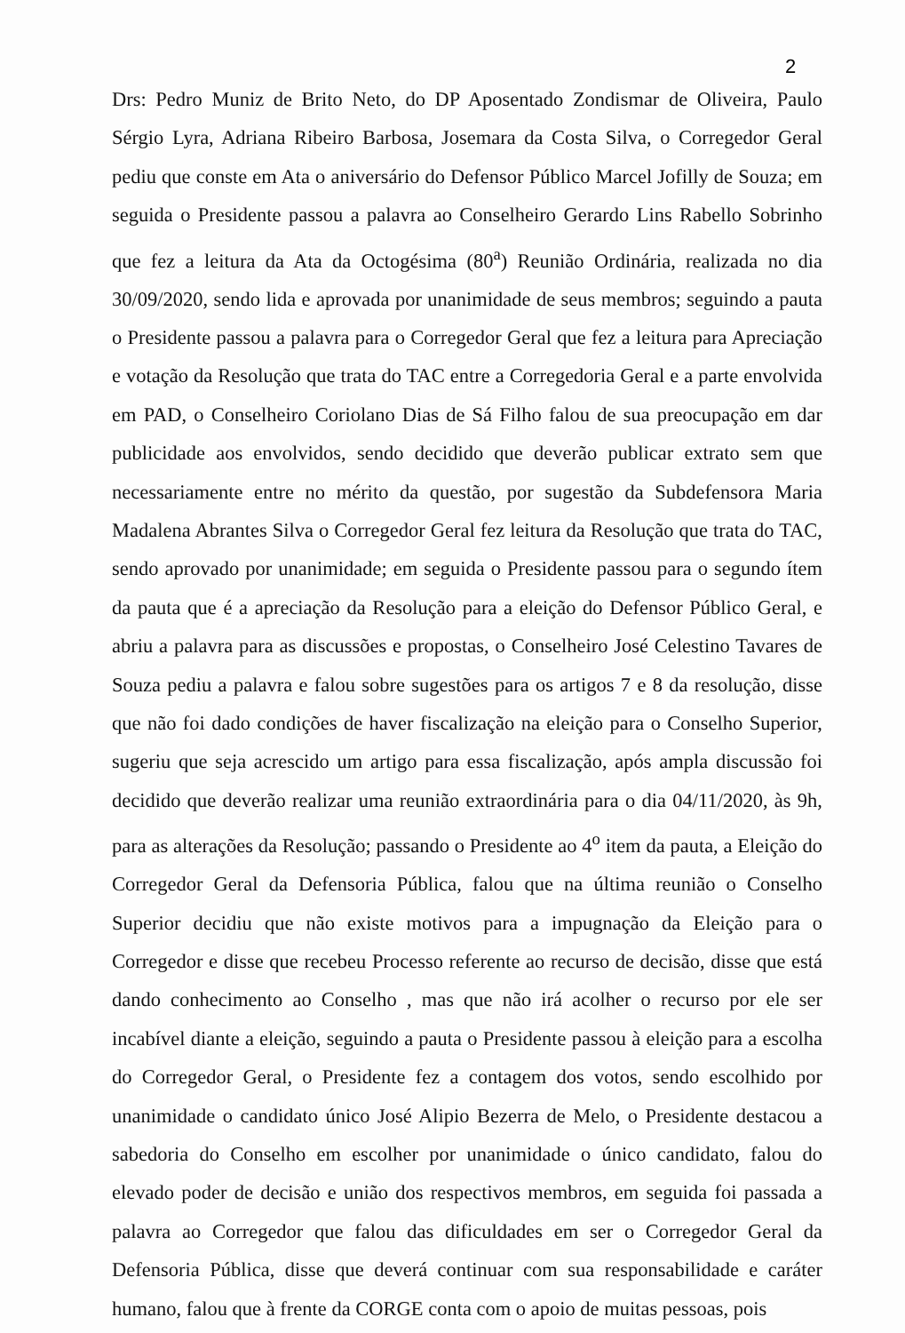2
Drs: Pedro Muniz de Brito Neto, do DP Aposentado Zondismar de Oliveira, Paulo Sérgio Lyra, Adriana Ribeiro Barbosa, Josemara da Costa Silva, o Corregedor Geral pediu que conste em Ata o aniversário do Defensor Público Marcel Jofilly de Souza; em seguida o Presidente passou a palavra ao Conselheiro Gerardo Lins Rabello Sobrinho que fez a leitura da Ata da Octogésima (80<sup>a</sup>) Reunião Ordinária, realizada no dia 30/09/2020, sendo lida e aprovada por unanimidade de seus membros; seguindo a pauta o Presidente passou a palavra para o Corregedor Geral que fez a leitura para Apreciação e votação da Resolução que trata do TAC entre a Corregedoria Geral e a parte envolvida em PAD, o Conselheiro Coriolano Dias de Sá Filho falou de sua preocupação em dar publicidade aos envolvidos, sendo decidido que deverão publicar extrato sem que necessariamente entre no mérito da questão, por sugestão da Subdefensora Maria Madalena Abrantes Silva o Corregedor Geral fez leitura da Resolução que trata do TAC, sendo aprovado por unanimidade; em seguida o Presidente passou para o segundo ítem da pauta que é a apreciação da Resolução para a eleição do Defensor Público Geral, e abriu a palavra para as discussões e propostas, o Conselheiro José Celestino Tavares de Souza pediu a palavra e falou sobre sugestões para os artigos 7 e 8 da resolução, disse que não foi dado condições de haver fiscalização na eleição para o Conselho Superior, sugeriu que seja acrescido um artigo para essa fiscalização, após ampla discussão foi decidido que deverão realizar uma reunião extraordinária para o dia 04/11/2020, às 9h, para as alterações da Resolução; passando o Presidente ao 4<sup>o</sup> item da pauta, a Eleição do Corregedor Geral da Defensoria Pública, falou que na última reunião o Conselho Superior decidiu que não existe motivos para a impugnação da Eleição para o Corregedor e disse que recebeu Processo referente ao recurso de decisão, disse que está dando conhecimento ao Conselho , mas que não irá acolher o recurso por ele ser incabível diante a eleição, seguindo a pauta o Presidente passou à eleição para a escolha do Corregedor Geral, o Presidente fez a contagem dos votos, sendo escolhido por unanimidade o candidato único José Alipio Bezerra de Melo, o Presidente destacou a sabedoria do Conselho em escolher por unanimidade o único candidato, falou do elevado poder de decisão e união dos respectivos membros, em seguida foi passada a palavra ao Corregedor que falou das dificuldades em ser o Corregedor Geral da Defensoria Pública, disse que deverá continuar com sua responsabilidade e caráter humano, falou que à frente da CORGE conta com o apoio de muitas pessoas, pois